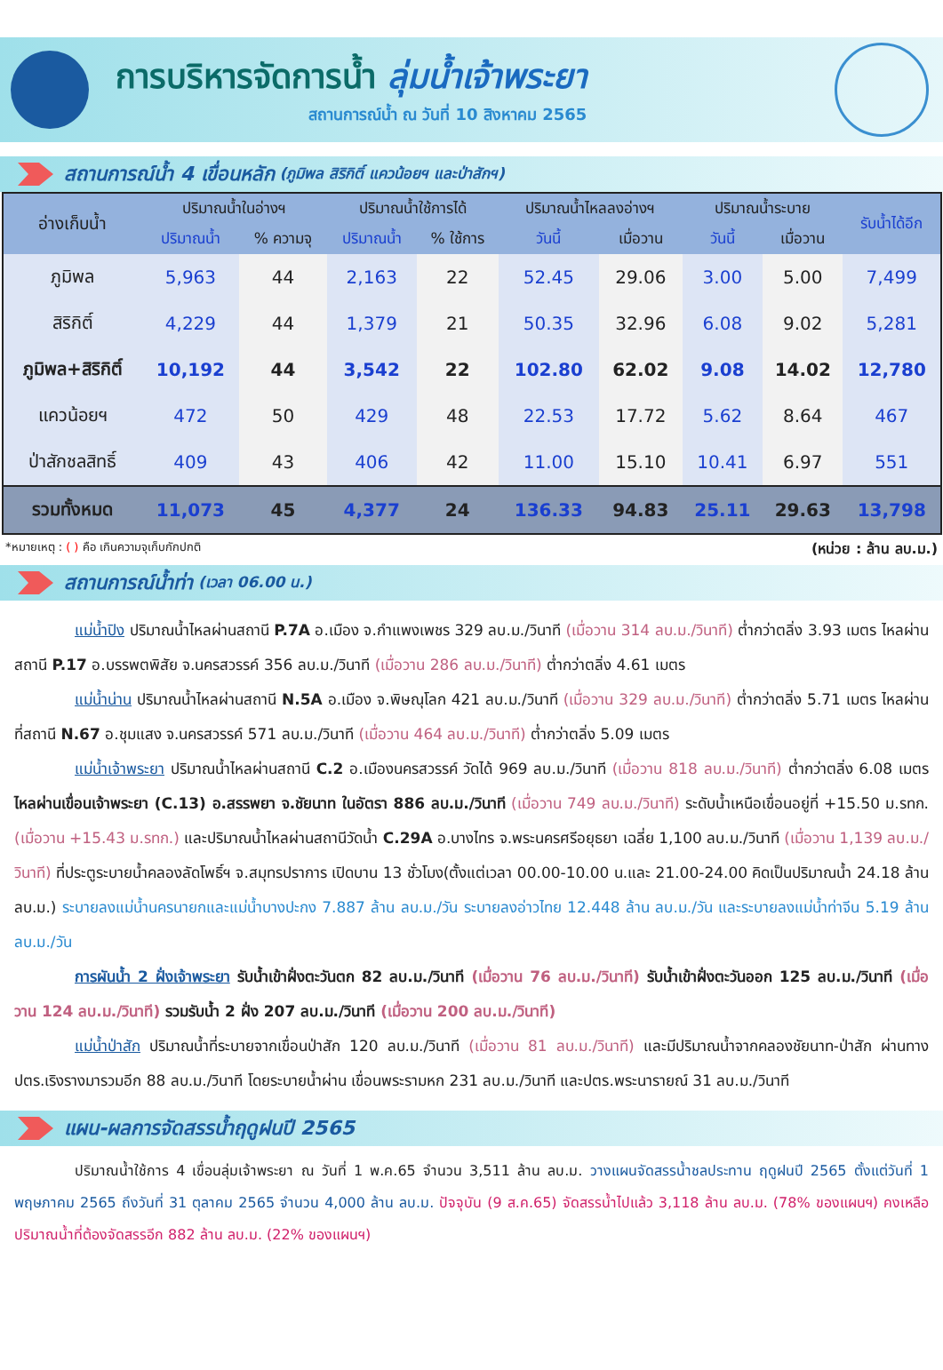การบริหารจัดการน้ำ ลุ่มน้ำเจ้าพระยา
สถานการณ์น้ำ ณ วันที่ 10 สิงหาคม 2565
สถานการณ์น้ำ 4 เขื่อนหลัก (ภูมิพล สิริกิติ์ แควน้อยฯ และป่าสักฯ)
| อ่างเก็บน้ำ | ปริมาณน้ำในอ่างฯ | | ปริมาณน้ำใช้การได้ | | ปริมาณน้ำไหลลงอ่างฯ | | ปริมาณน้ำระบาย | | รับน้ำได้อีก |
| --- | --- | --- | --- | --- | --- | --- | --- | --- | --- |
| | ปริมาณน้ำ | % ความจุ | ปริมาณน้ำ | % ใช้การ | วันนี้ | เมื่อวาน | วันนี้ | เมื่อวาน | |
| ภูมิพล | 5,963 | 44 | 2,163 | 22 | 52.45 | 29.06 | 3.00 | 5.00 | 7,499 |
| สิริกิติ์ | 4,229 | 44 | 1,379 | 21 | 50.35 | 32.96 | 6.08 | 9.02 | 5,281 |
| ภูมิพล+สิริกิติ์ | 10,192 | 44 | 3,542 | 22 | 102.80 | 62.02 | 9.08 | 14.02 | 12,780 |
| แควน้อยฯ | 472 | 50 | 429 | 48 | 22.53 | 17.72 | 5.62 | 8.64 | 467 |
| ป่าสักชลสิทธิ์ | 409 | 43 | 406 | 42 | 11.00 | 15.10 | 10.41 | 6.97 | 551 |
| รวมทั้งหมด | 11,073 | 45 | 4,377 | 24 | 136.33 | 94.83 | 25.11 | 29.63 | 13,798 |
*หมายเหตุ : ( ) คือ เกินความจุเก็บกักปกติ (หน่วย : ล้าน ลบ.ม.)
สถานการณ์น้ำท่า (เวลา 06.00 น.)
แม่น้ำปิง ปริมาณน้ำไหลผ่านสถานี P.7A อ.เมือง จ.กำแพงเพชร 329 ลบ.ม./วินาที (เมื่อวาน 314 ลบ.ม./วินาที) ต่ำกว่าตลิ่ง 3.93 เมตร ไหลผ่านสถานี P.17 อ.บรรพตพิสัย จ.นครสวรรค์ 356 ลบ.ม./วินาที (เมื่อวาน 286 ลบ.ม./วินาที) ต่ำกว่าตลิ่ง 4.61 เมตร
แม่น้ำน่าน ปริมาณน้ำไหลผ่านสถานี N.5A อ.เมือง จ.พิษณุโลก 421 ลบ.ม./วินาที (เมื่อวาน 329 ลบ.ม./วินาที) ต่ำกว่าตลิ่ง 5.71 เมตร ไหลผ่านที่สถานี N.67 อ.ชุมแสง จ.นครสวรรค์ 571 ลบ.ม./วินาที (เมื่อวาน 464 ลบ.ม./วินาที) ต่ำกว่าตลิ่ง 5.09 เมตร
แม่น้ำเจ้าพระยา ปริมาณน้ำไหลผ่านสถานี C.2 อ.เมืองนครสวรรค์ วัดได้ 969 ลบ.ม./วินาที (เมื่อวาน 818 ลบ.ม./วินาที) ต่ำกว่าตลิ่ง 6.08 เมตร ไหลผ่านเขื่อนเจ้าพระยา (C.13) อ.สรรพยา จ.ชัยนาท ในอัตรา 886 ลบ.ม./วินาที (เมื่อวาน 749 ลบ.ม./วินาที) ระดับน้ำเหนือเขื่อนอยู่ที่ +15.50 ม.รทก. (เมื่อวาน +15.43 ม.รทก.) และปริมาณน้ำไหลผ่านสถานีวัดน้ำ C.29A อ.บางไทร จ.พระนครศรีอยุธยา เฉลี่ย 1,100 ลบ.ม./วินาที (เมื่อวาน 1,139 ลบ.ม./วินาที) ที่ประตูระบายน้ำคลองลัดโพธิ์ฯ จ.สมุทรปราการ เปิดบาน 13 ชั่วโมง(ตั้งแต่เวลา 00.00-10.00 น.และ 21.00-24.00 คิดเป็นปริมาณน้ำ 24.18 ล้าน ลบ.ม.) ระบายลงแม่น้ำนครนายกและแม่น้ำบางปะกง 7.887 ล้าน ลบ.ม./วัน ระบายลงอ่าวไทย 12.448 ล้าน ลบ.ม./วัน และระบายลงแม่น้ำท่าจีน 5.19 ล้าน ลบ.ม./วัน
การผันน้ำ 2 ฝั่งเจ้าพระยา รับน้ำเข้าฝั่งตะวันตก 82 ลบ.ม./วินาที (เมื่อวาน 76 ลบ.ม./วินาที) รับน้ำเข้าฝั่งตะวันออก 125 ลบ.ม./วินาที (เมื่อวาน 124 ลบ.ม./วินาที) รวมรับน้ำ 2 ฝั่ง 207 ลบ.ม./วินาที (เมื่อวาน 200 ลบ.ม./วินาที)
แม่น้ำป่าสัก ปริมาณน้ำที่ระบายจากเขื่อนป่าสัก 120 ลบ.ม./วินาที (เมื่อวาน 81 ลบ.ม./วินาที) และมีปริมาณน้ำจากคลองชัยนาท-ป่าสัก ผ่านทาง ปตร.เริงรางมารวมอีก 88 ลบ.ม./วินาที โดยระบายน้ำผ่าน เขื่อนพระรามหก 231 ลบ.ม./วินาที และปตร.พระนารายณ์ 31 ลบ.ม./วินาที
แผน-ผลการจัดสรรน้ำฤดูฝนปี 2565
ปริมาณน้ำใช้การ 4 เขื่อนลุ่มเจ้าพระยา ณ วันที่ 1 พ.ค.65 จำนวน 3,511 ล้าน ลบ.ม. วางแผนจัดสรรน้ำชลประทาน ฤดูฝนปี 2565 ตั้งแต่วันที่ 1 พฤษภาคม 2565 ถึงวันที่ 31 ตุลาคม 2565 จำนวน 4,000 ล้าน ลบ.ม. ปัจจุบัน (9 ส.ค.65) จัดสรรน้ำไปแล้ว 3,118 ล้าน ลบ.ม. (78% ของแผนฯ) คงเหลือปริมาณน้ำที่ต้องจัดสรรอีก 882 ล้าน ลบ.ม. (22% ของแผนฯ)